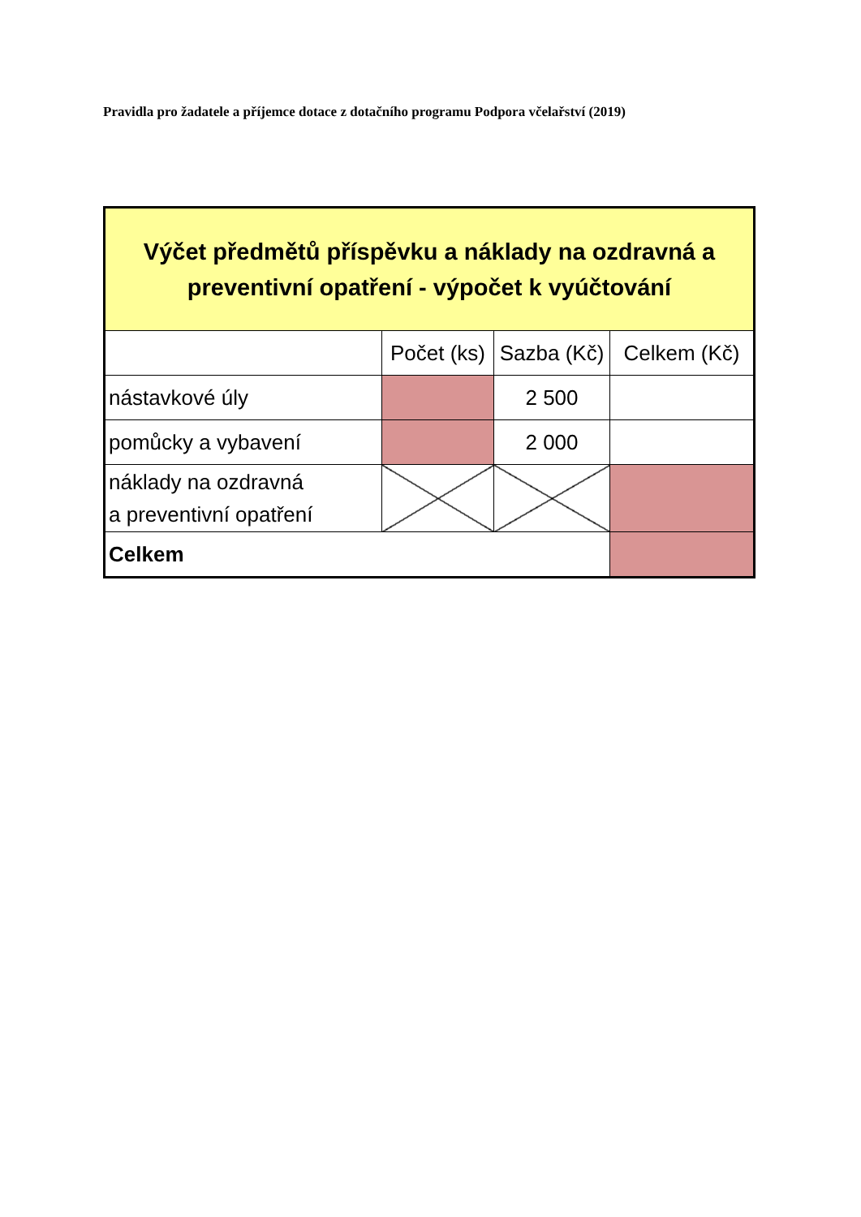Pravidla pro žadatele a příjemce dotace z dotačního programu Podpora včelařství (2019)
| Výčet předmětů příspěvku a náklady na ozdravná a preventivní opatření - výpočet k vyúčtování | | | |
| | Počet (ks) | Sazba (Kč) | Celkem (Kč) |
| nástavkové úly | | 2 500 | |
| pomůcky a vybavení | | 2 000 | |
| náklady na ozdravná a preventivní opatření | | | |
| Celkem | | | |